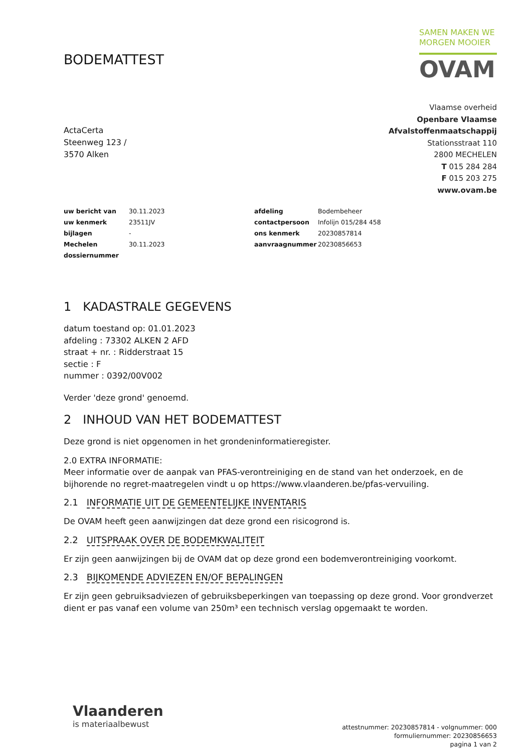BODEMATTEST
SAMEN MAKEN WE
MORGEN MOOIER
OVAM
ActaCerta
Steenweg 123 /
3570 Alken
Vlaamse overheid
Openbare Vlaamse
Afvalstoffenmaatschappij
Stationsstraat 110
2800 MECHELEN
T 015 284 284
F 015 203 275
www.ovam.be
| uw bericht van | 30.11.2023 | afdeling | Bodembeheer |
| uw kenmerk | 23511JV | contactpersoon | Infolijn 015/284 458 |
| bijlagen | - | ons kenmerk | 20230857814 |
| Mechelen | 30.11.2023 | aanvraagnummer | 20230856653 |
| dossiernummer | | | |
1 KADASTRALE GEGEVENS
datum toestand op: 01.01.2023
afdeling : 73302 ALKEN 2 AFD
straat + nr. : Ridderstraat 15
sectie : F
nummer : 0392/00V002
Verder 'deze grond' genoemd.
2 INHOUD VAN HET BODEMATTEST
Deze grond is niet opgenomen in het grondeninformatieregister.
2.0 EXTRA INFORMATIE:
Meer informatie over de aanpak van PFAS-verontreiniging en de stand van het onderzoek, en de bijhorende no regret-maatregelen vindt u op https://www.vlaanderen.be/pfas-vervuiling.
2.1 INFORMATIE UIT DE GEMEENTELIJKE INVENTARIS
De OVAM heeft geen aanwijzingen dat deze grond een risicogrond is.
2.2 UITSPRAAK OVER DE BODEMKWALITEIT
Er zijn geen aanwijzingen bij de OVAM dat op deze grond een bodemverontreiniging voorkomt.
2.3 BIJKOMENDE ADVIEZEN EN/OF BEPALINGEN
Er zijn geen gebruiksadviezen of gebruiksbeperkingen van toepassing op deze grond. Voor grondverzet dient er pas vanaf een volume van 250m³ een technisch verslag opgemaakt te worden.
Vlaanderen
is materiaalbewust
attestnummer: 20230857814 - volgnummer: 000
formuliernummer: 20230856653
pagina 1 van 2